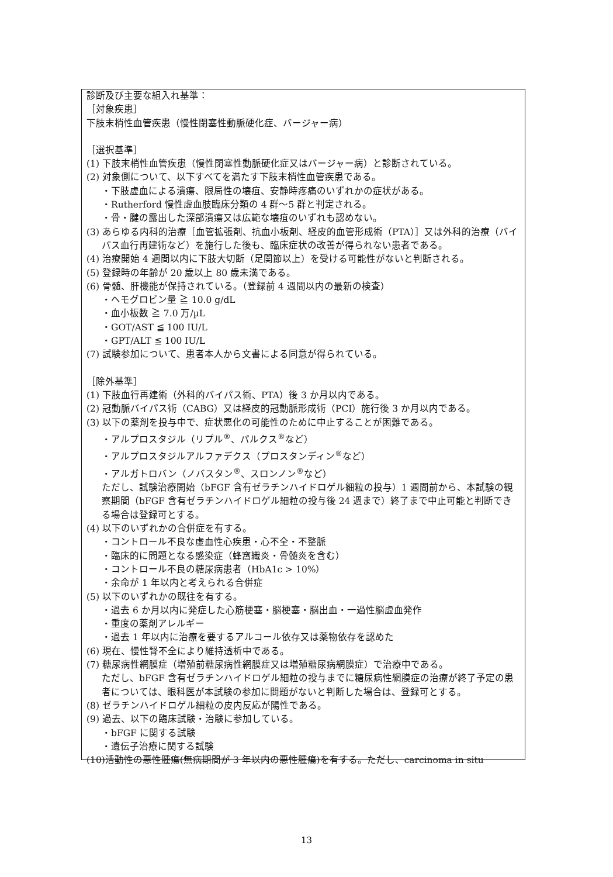診断及び主要な組入れ基準：
［対象疾患］
下肢末梢性血管疾患（慢性閉塞性動脈硬化症、バージャー病）
［選択基準］
(1) 下肢末梢性血管疾患（慢性閉塞性動脈硬化症又はバージャー病）と診断されている。
(2) 対象側について、以下すべてを満たす下肢末梢性血管疾患である。
・下肢虚血による潰瘍、限局性の壊疽、安静時疼痛のいずれかの症状がある。
・Rutherford 慢性虚血肢臨床分類の 4 群～5 群と判定される。
・骨・腱の露出した深部潰瘍又は広範な壊疽のいずれも認めない。
(3) あらゆる内科的治療［血管拡張剤、抗血小板剤、経皮的血管形成術（PTA）］又は外科的治療（バイパス血行再建術など）を施行した後も、臨床症状の改善が得られない患者である。
(4) 治療開始 4 週間以内に下肢大切断（足関節以上）を受ける可能性がないと判断される。
(5) 登録時の年齢が 20 歳以上 80 歳未満である。
(6) 骨髄、肝機能が保持されている。（登録前 4 週間以内の最新の検査）
・ヘモグロビン量 ≧ 10.0 g/dL
・血小板数 ≧ 7.0 万/µL
・GOT/AST ≦ 100 IU/L
・GPT/ALT ≦ 100 IU/L
(7) 試験参加について、患者本人から文書による同意が得られている。
［除外基準］
(1) 下肢血行再建術（外科的バイパス術、PTA）後 3 か月以内である。
(2) 冠動脈バイパス術（CABG）又は経皮的冠動脈形成術（PCI）施行後 3 か月以内である。
(3) 以下の薬剤を投与中で、症状悪化の可能性のために中止することが困難である。
・アルプロスタジル（リプル<sup>®</sup>、パルクス<sup>®</sup>など）
・アルプロスタジルアルファデクス（プロスタンディン<sup>®</sup>など）
・アルガトロバン（ノバスタン<sup>®</sup>、スロンノン<sup>®</sup>など）
ただし、試験治療開始（bFGF 含有ゼラチンハイドロゲル細粒の投与）1 週間前から、本試験の観察期間（bFGF 含有ゼラチンハイドロゲル細粒の投与後 24 週まで）終了まで中止可能と判断できる場合は登録可とする。
(4) 以下のいずれかの合併症を有する。
・コントロール不良な虚血性心疾患・心不全・不整脈
・臨床的に問題となる感染症（蜂窩織炎・骨髄炎を含む）
・コントロール不良の糖尿病患者（HbA1c > 10%）
・余命が 1 年以内と考えられる合併症
(5) 以下のいずれかの既往を有する。
・過去 6 か月以内に発症した心筋梗塞・脳梗塞・脳出血・一過性脳虚血発作
・重度の薬剤アレルギー
・過去 1 年以内に治療を要するアルコール依存又は薬物依存を認めた
(6) 現在、慢性腎不全により維持透析中である。
(7) 糖尿病性網膜症（増殖前糖尿病性網膜症又は増殖糖尿病網膜症）で治療中である。
ただし、bFGF 含有ゼラチンハイドロゲル細粒の投与までに糖尿病性網膜症の治療が終了予定の患者については、眼科医が本試験の参加に問題がないと判断した場合は、登録可とする。
(8) ゼラチンハイドロゲル細粒の皮内反応が陽性である。
(9) 過去、以下の臨床試験・治験に参加している。
・bFGF に関する試験
・遺伝子治療に関する試験
(10)活動性の悪性腫瘍(無病期間が 3 年以内の悪性腫瘍)を有する。ただし、carcinoma in situ
13